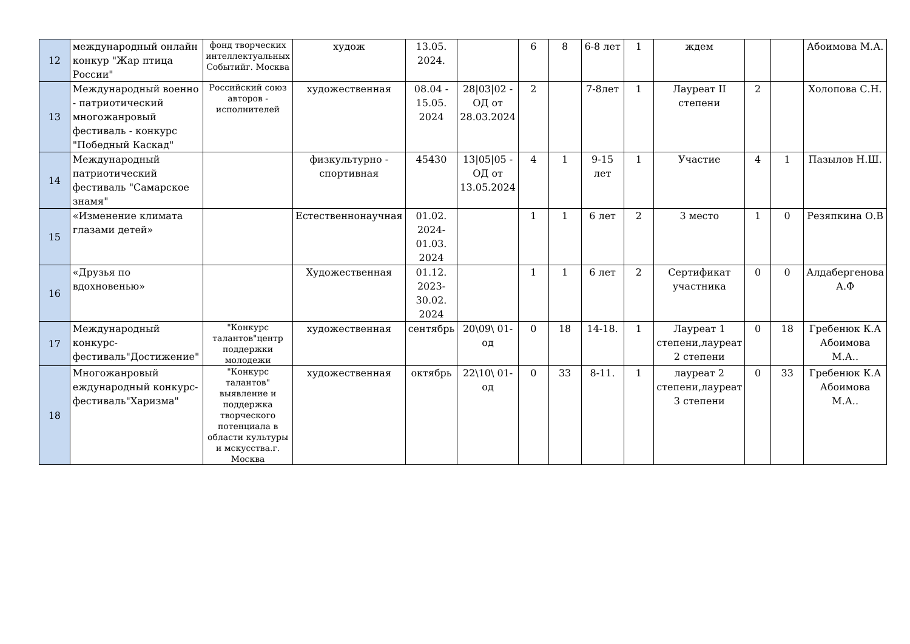| 12 | международный онлайн конкур "Жар птица России" | фонд творческих интеллектуальных Событийг. Москва | худож | 13.05. 2024. | | 6 | 8 | 6-8 лет | 1 | ждем | | | Абоимова М.А. |
| 13 | Международный военно - патриотический многожанровый фестиваль - конкурс "Победный Каскад" | Российский союз авторов - исполнителей | художественная | 08.04 - 15.05. 2024 | 28/03/02 - ОД от 28.03.2024 | 2 | | 7-8лет | 1 | Лауреат II степени | 2 | | Холопова С.Н. |
| 14 | Международный патриотический фестиваль "Самарское знамя" | | физкультурно - спортивная | 45430 | 13/05/05 - ОД от 13.05.2024 | 4 | 1 | 9-15 лет | 1 | Участие | 4 | 1 | Пазылов Н.Ш. |
| 15 | «Изменение климата глазами детей» | | Естественнонаучная | 01.02. 2024- 01.03. 2024 | | 1 | 1 | 6 лет | 2 | 3 место | 1 | 0 | Резяпкина О.В |
| 16 | «Друзья по вдохновенью» | | Художественная | 01.12. 2023- 30.02. 2024 | | 1 | 1 | 6 лет | 2 | Сертификат участника | 0 | 0 | Алдабергенова А.Ф |
| 17 | Международный конкурс-фестиваль"Достижение" | "Конкурс талантов"центр поддержки молодежи | художественная | сентябрь | 20\09\ 01-од | 0 | 18 | 14-18. | 1 | Лауреат 1 степени,лауреат 2 степени | 0 | 18 | Гребенюк К.А Абоимова М.А.. |
| 18 | Многожанровый еждународный конкурс-фестиваль"Харизма" | "Конкурс талантов" выявление и поддержка творческого потенциала в области культуры и мскусства.г. Москва | художественная | октябрь | 22\10\ 01-од | 0 | 33 | 8-11. | 1 | лауреат 2 степени,лауреат 3 степени | 0 | 33 | Гребенюк К.А Абоимова М.А.. |